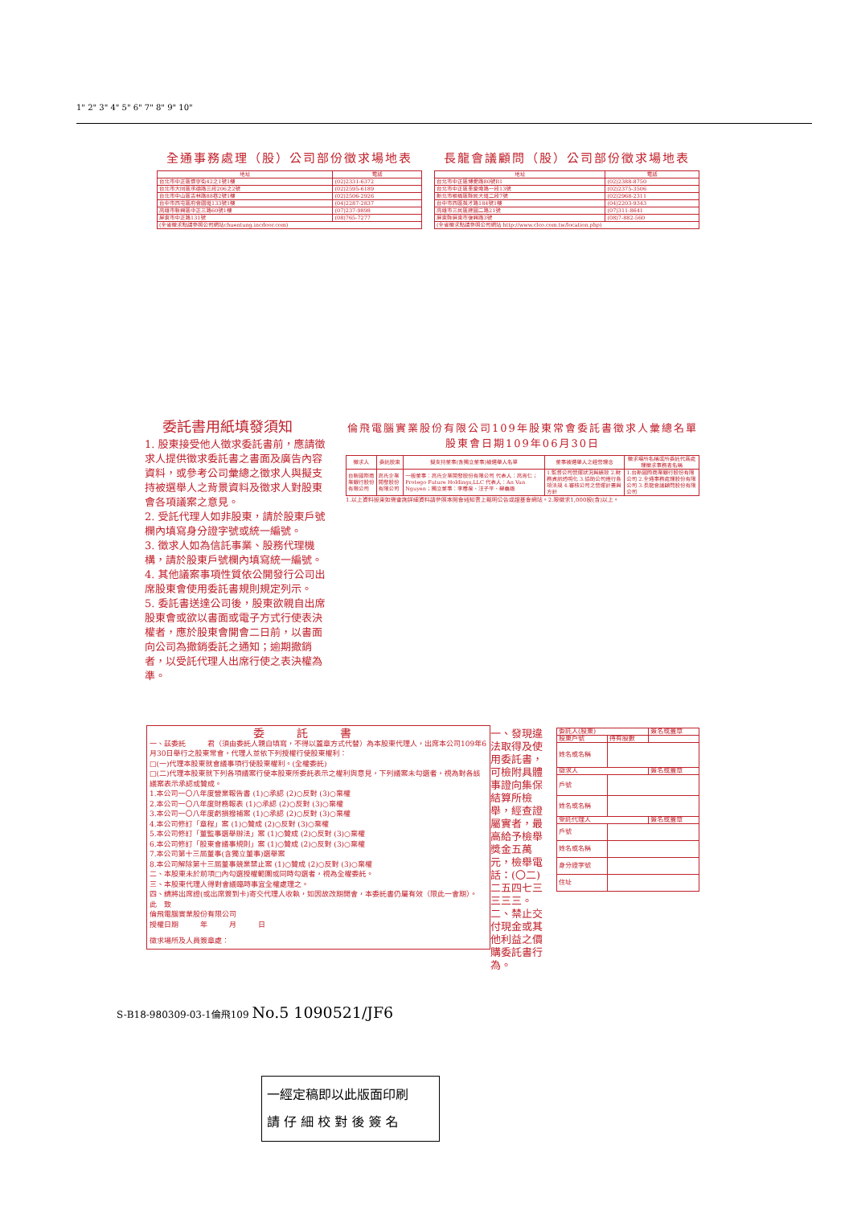1" 2" 3" 4" 5" 6" 7" 8" 9" 10"
全通事務處理（股）公司部份徵求場地表
| 地址 | 電話 |
| --- | --- |
| 台北市中正區懷寧街42之1號1樓 | (02)2331-6372 |
| 台北市大同區承德路三段206之2號 | (02)2595-6189 |
| 台北市中山區吉林路88巷2號1樓 | (02)2506-2926 |
| 台中市西屯區府會園道133號1樓 | (04)2287-2837 |
| 高雄市新興區中正三路60號1樓 | (07)237-9898 |
| 屏東市中正路131號 | (08)765-7277 |
| (全省徵求點請參照公司網站chuentung.incdoor.com) | |
長龍會議顧問（股）公司部份徵求場地表
| 地址 | 電話 |
| --- | --- |
| 台北市中正區博愛路80號B1 | (02)2388-8750 |
| 台北市中正區重慶南路一段13號 | (02)2375-3506 |
| 新北市板橋區縣民大道二段7號 | (02)2968-2311 |
| 台中市西區英才路184號1樓 | (04)2203-9343 |
| 高雄市三民區建國二路21號 | (07)311-8641 |
| 屏東縣屏東市復興路3號 | (08)7-882-560 |
| (全省徵求點請參照公司網站 http://www.clco.com.tw/location.php) | |
委託書用紙填發須知
1. 股東接受他人徵求委託書前，應請徵求人提供徵求委託書之書面及廣告內容資料，或參考公司彙總之徵求人與擬支持被選舉人之背景資料及徵求人對股東會各項議案之意見。
2. 受託代理人如非股東，請於股東戶號欄內填寫身分證字號或統一編號。
3. 徵求人如為信託事業、股務代理機構，請於股東戶號欄內填寫統一編號。
4. 其他議案事項性質依公開發行公司出席股東會使用委託書規則規定列示。
5. 委託書送達公司後，股東欲親自出席股東會或欲以書面或電子方式行使表決權者，應於股東會開會二日前，以書面向公司為撤銷委託之通知；逾期撤銷者，以受託代理人出席行使之表決權為準。
倫飛電腦實業股份有限公司109年股東常會委託書徵求人彙總名單
股東會日期109年06月30日
| 徵求人 | 委託股東 | 擬支持董事(含獨立董事)被選舉人名單 | 董事被選舉人之經營理念 | 徵求場所名稱或所委託代爲處理徵求事務者名稱 |
| --- | --- | --- | --- | --- |
| 台新國際商業銀行股份有限公司 | 高氏企業開發股份有限公司 | 一般董事：高氏企業開發股份有限公司 代表人：高宵仁；Protego Future Holdings,LLC 代表人：An Van Nguyen；獨立董事：李應泉、汪子平、蘇義雄 | 1.監督公司營運狀況與績效 2.財務資訊透明化 3.協助公司遵行各項法規 4.審核公司之營運計畫與方針 | 1.台新國際商業銀行股份有限公司 2.全通事務處理股份有限公司 3.長龍會議顧問股份有限公司 |
1.以上資料股東如需查詢詳細資料請參照本開會通知書上載明公告或證基會網站。2.限徵求1,000股(含)以上。
委託書
一、茲委託　　　君（須由委託人親自填寫，不得以蓋章方式代替）為本股東代理人，出席本公司109年6月30日舉行之股東常會，代理人並依下列授權行使股東權利：
□(一)代理本股東就會議事項行使股東權利。(全權委託)
□(二)代理本股東就下列各項議案行使本股東所委託表示之權利與意見，下列議案未勾選者，視為對各該議案表示承認或贊成。
1.本公司一〇八年度營業報告書 (1)○承認 (2)○反對 (3)○棄權
2.本公司一〇八年度財務報表 (1)○承認 (2)○反對 (3)○棄權
3.本公司一〇八年度虧損撥補案 (1)○承認 (2)○反對 (3)○棄權
4.本公司修訂「章程」案 (1)○贊成 (2)○反對 (3)○棄權
5.本公司修訂「董監事選舉辦法」案 (1)○贊成 (2)○反對 (3)○棄權
6.本公司修訂「股東會議事規則」案 (1)○贊成 (2)○反對 (3)○棄權
7.本公司第十三屆董事(含獨立董事)選舉案
8.本公司解除第十三屆董事競業禁止案 (1)○贊成 (2)○反對 (3)○棄權
二、本股東未於前項□內勾選授權範圍或同時勾選者，視為全權委託。
三、本股東代理人得對會議臨時事宜全權處理之。
四、請將出席證(或出席簽到卡)寄交代理人收執，如因故改期開會，本委託書仍屬有效（限此一會期）。
此　致
倫飛電腦實業股份有限公司
授權日期　　　年　　　月　　　日
徵求場所及人員簽章處：
一、發現違法取得及使用委託書，可檢附具體事證向集保結算所檢舉，經查證屬實者，最高給予檢舉獎金五萬元，檢舉電話：(〇二)二五四七三三三三。二、禁止交付現金或其他利益之價購委託書行為。
| 委託人(股東) | | 簽名或蓋章 |
| 股東戶號 | 持有股數 | |
| 姓名或名稱 | | |
| 徵求人 | | 簽名或蓋章 |
| 戶號 | | |
| 姓名或名稱 | | |
| 受託代理人 | | 簽名或蓋章 |
| 戶號 | | |
| 姓名或名稱 | | |
| 身分證字號 | | |
| 住址 | | |
S-B18-980309-03-1倫飛109 No.5 1090521/JF6
一經定稿即以此版面印刷
請 仔 細 校 對 後 簽 名